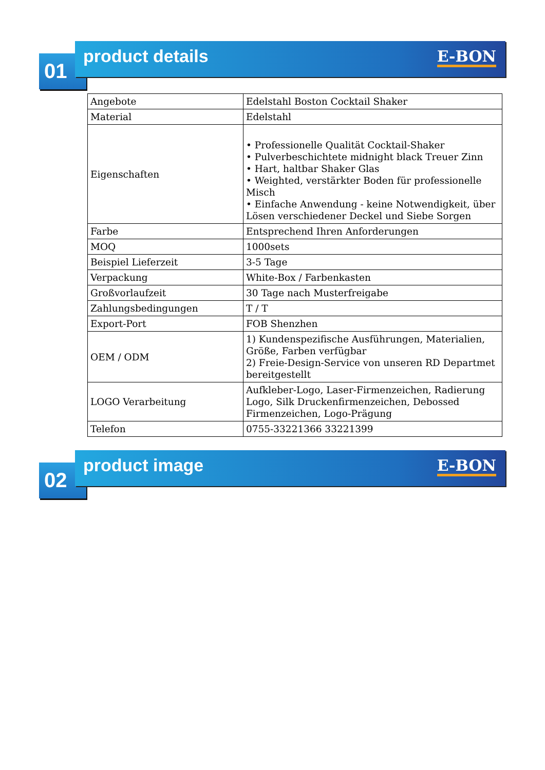01 product details E-BON
| Angebote | Edelstahl Boston Cocktail Shaker |
| Material | Edelstahl |
| Eigenschaften | • Professionelle Qualität Cocktail-Shaker • Pulverbeschichtete midnight black Treuer Zinn • Hart, haltbar Shaker Glas • Weighted, verstärkter Boden für professionelle Misch • Einfache Anwendung - keine Notwendigkeit, über Lösen verschiedener Deckel und Siebe Sorgen |
| Farbe | Entsprechend Ihren Anforderungen |
| MOQ | 1000sets |
| Beispiel Lieferzeit | 3-5 Tage |
| Verpackung | White-Box / Farbenkasten |
| Großvorlaufzeit | 30 Tage nach Musterfreigabe |
| Zahlungsbedingungen | T / T |
| Export-Port | FOB Shenzhen |
| OEM / ODM | 1) Kundenspezifische Ausführungen, Materialien, Größe, Farben verfügbar 2) Freie-Design-Service von unseren RD Departmet bereitgestellt |
| LOGO Verarbeitung | Aufkleber-Logo, Laser-Firmenzeichen, Radierung Logo, Silk Druckenfirmenzeichen, Debossed Firmenzeichen, Logo-Prägung |
| Telefon | 0755-33221366 33221399 |
02 product image E-BON